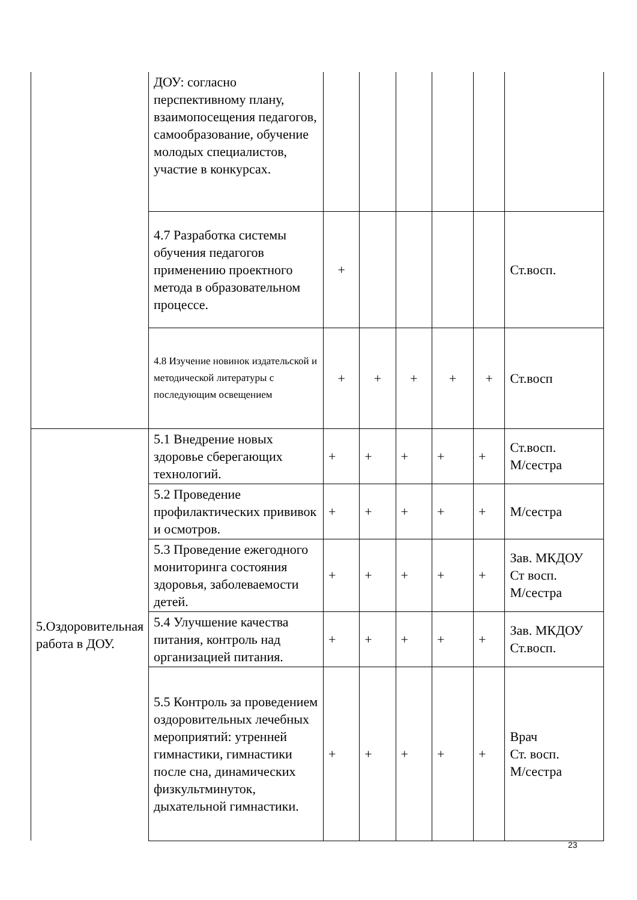| | ДОУ: согласно перспективному плану, взаимопосещения педагогов, самообразование, обучение молодых специалистов, участие в конкурсах. | | | | | | |
| | 4.7 Разработка системы обучения педагогов применению проектного метода в образовательном процессе. | + | | | | | Ст.восп. |
| | 4.8 Изучение новинок издательской и методической литературы с последующим освещением | + | + | + | + | + | Ст.восп |
| 5.Оздоровительная работа в ДОУ. | 5.1 Внедрение новых здоровье сберегающих технологий. | + | + | + | + | + | Ст.восп. М/сестра |
| | 5.2 Проведение профилактических прививок и осмотров. | + | + | + | + | + | М/сестра |
| | 5.3 Проведение ежегодного мониторинга состояния здоровья, заболеваемости детей. | + | + | + | + | + | Зав. МКДОУ Ст восп. М/сестра |
| | 5.4 Улучшение качества питания, контроль над организацией питания. | + | + | + | + | + | Зав. МКДОУ Ст.восп. |
| | 5.5 Контроль за проведением оздоровительных лечебных мероприятий: утренней гимнастики, гимнастики после сна, динамических физкультминуток, дыхательной гимнастики. | + | + | + | + | + | Врач Ст. восп. М/сестра |
23